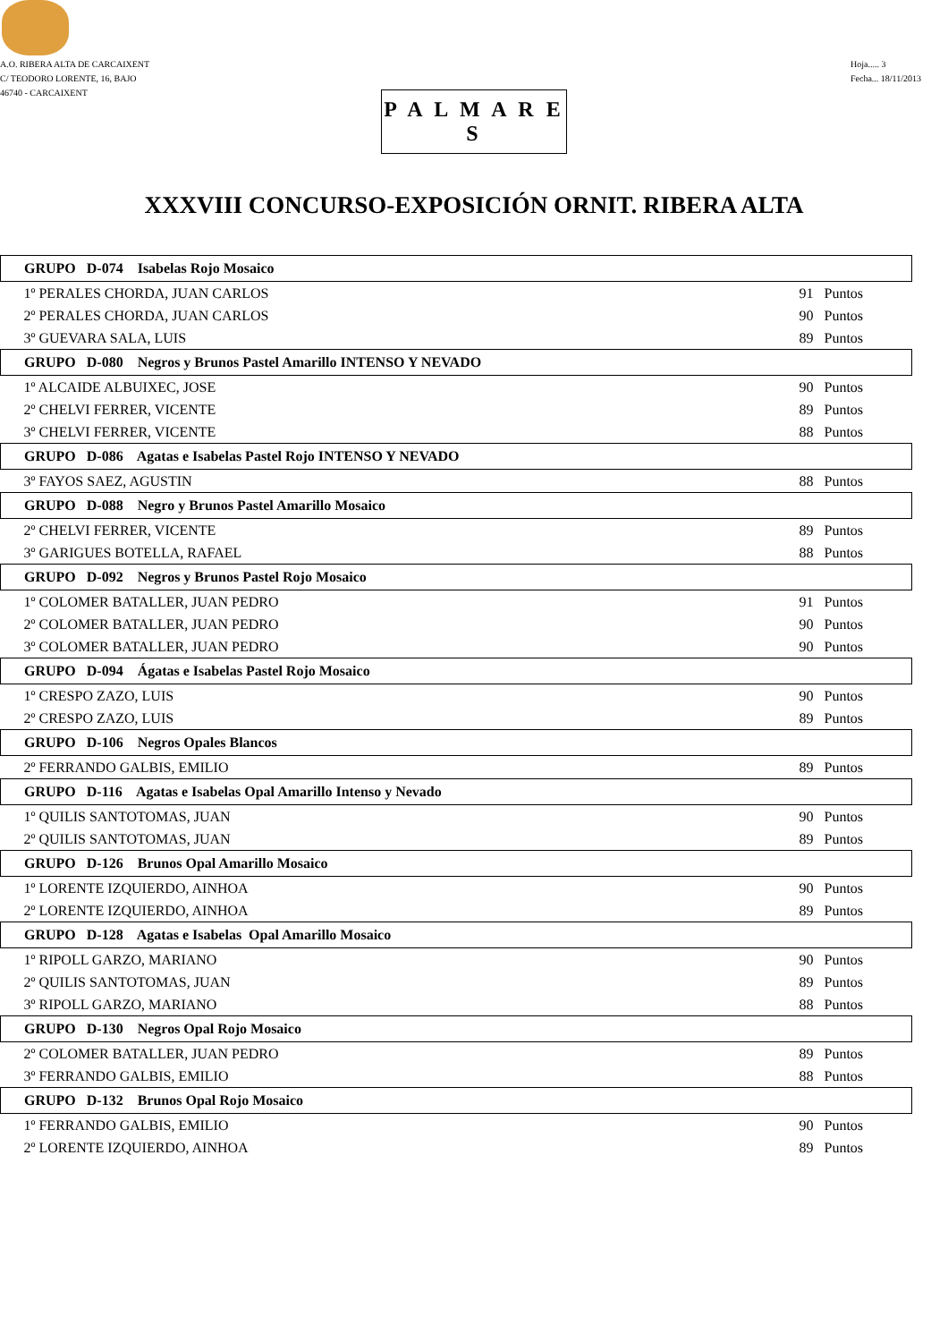A.O. RIBERA ALTA DE CARCAIXENT
C/ TEODORO LORENTE, 16, BAJO
46740 - CARCAIXENT
Hoja..... 3
Fecha... 18/11/2013
P A L M A R E S
XXXVIII CONCURSO-EXPOSICIÓN ORNIT. RIBERA ALTA
| GRUPO D-074 Isabelas Rojo Mosaico | | |
| --- | --- | --- |
| 1º PERALES CHORDA, JUAN CARLOS | 91 | Puntos |
| 2º PERALES CHORDA, JUAN CARLOS | 90 | Puntos |
| 3º GUEVARA SALA, LUIS | 89 | Puntos |
| GRUPO D-080 Negros y Brunos Pastel Amarillo INTENSO Y NEVADO | | |
| 1º ALCAIDE ALBUIXEC, JOSE | 90 | Puntos |
| 2º CHELVI FERRER, VICENTE | 89 | Puntos |
| 3º CHELVI FERRER, VICENTE | 88 | Puntos |
| GRUPO D-086 Agatas e Isabelas Pastel Rojo INTENSO Y NEVADO | | |
| 3º FAYOS SAEZ, AGUSTIN | 88 | Puntos |
| GRUPO D-088 Negro y Brunos Pastel Amarillo Mosaico | | |
| 2º CHELVI FERRER, VICENTE | 89 | Puntos |
| 3º GARIGUES BOTELLA, RAFAEL | 88 | Puntos |
| GRUPO D-092 Negros y Brunos Pastel Rojo Mosaico | | |
| 1º COLOMER BATALLER, JUAN PEDRO | 91 | Puntos |
| 2º COLOMER BATALLER, JUAN PEDRO | 90 | Puntos |
| 3º COLOMER BATALLER, JUAN PEDRO | 90 | Puntos |
| GRUPO D-094 Ágatas e Isabelas Pastel Rojo Mosaico | | |
| 1º CRESPO ZAZO, LUIS | 90 | Puntos |
| 2º CRESPO ZAZO, LUIS | 89 | Puntos |
| GRUPO D-106 Negros Opales Blancos | | |
| 2º FERRANDO GALBIS, EMILIO | 89 | Puntos |
| GRUPO D-116 Agatas e Isabelas Opal Amarillo Intenso y Nevado | | |
| 1º QUILIS SANTOTOMAS, JUAN | 90 | Puntos |
| 2º QUILIS SANTOTOMAS, JUAN | 89 | Puntos |
| GRUPO D-126 Brunos Opal Amarillo Mosaico | | |
| 1º LORENTE IZQUIERDO, AINHOA | 90 | Puntos |
| 2º LORENTE IZQUIERDO, AINHOA | 89 | Puntos |
| GRUPO D-128 Agatas e Isabelas Opal Amarillo Mosaico | | |
| 1º RIPOLL GARZO, MARIANO | 90 | Puntos |
| 2º QUILIS SANTOTOMAS, JUAN | 89 | Puntos |
| 3º RIPOLL GARZO, MARIANO | 88 | Puntos |
| GRUPO D-130 Negros Opal Rojo Mosaico | | |
| 2º COLOMER BATALLER, JUAN PEDRO | 89 | Puntos |
| 3º FERRANDO GALBIS, EMILIO | 88 | Puntos |
| GRUPO D-132 Brunos Opal Rojo Mosaico | | |
| 1º FERRANDO GALBIS, EMILIO | 90 | Puntos |
| 2º LORENTE IZQUIERDO, AINHOA | 89 | Puntos |